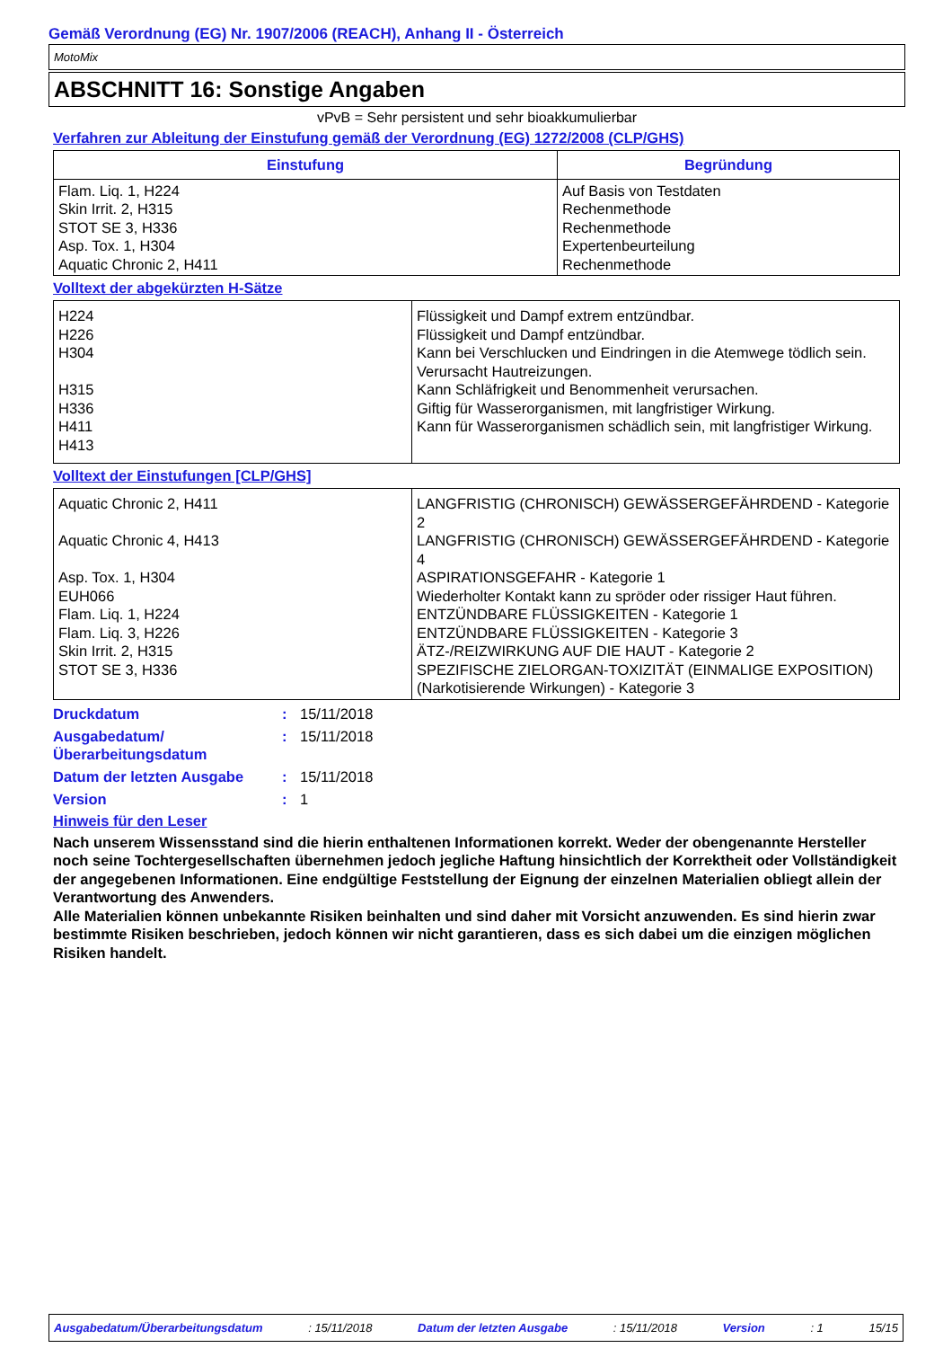Gemäß Verordnung (EG) Nr. 1907/2006 (REACH), Anhang II - Österreich
MotoMix
ABSCHNITT 16: Sonstige Angaben
vPvB = Sehr persistent und sehr bioakkumulierbar
Verfahren zur Ableitung der Einstufung gemäß der Verordnung (EG) 1272/2008 (CLP/GHS)
| Einstufung | Begründung |
| --- | --- |
| Flam. Liq. 1, H224 Skin Irrit. 2, H315 STOT SE 3, H336 Asp. Tox. 1, H304 Aquatic Chronic 2, H411 | Auf Basis von Testdaten Rechenmethode Rechenmethode Expertenbeurteilung Rechenmethode |
Volltext der abgekürzten H-Sätze
| H224 H226 H304 H315 H336 H411 H413 | Flüssigkeit und Dampf extrem entzündbar. Flüssigkeit und Dampf entzündbar. Kann bei Verschlucken und Eindringen in die Atemwege tödlich sein. Verursacht Hautreizungen. Kann Schläfrigkeit und Benommenheit verursachen. Giftig für Wasserorganismen, mit langfristiger Wirkung. Kann für Wasserorganismen schädlich sein, mit langfristiger Wirkung. |
Volltext der Einstufungen [CLP/GHS]
| Aquatic Chronic 2, H411 Aquatic Chronic 4, H413 Asp. Tox. 1, H304 EUH066 Flam. Liq. 1, H224 Flam. Liq. 3, H226 Skin Irrit. 2, H315 STOT SE 3, H336 | LANGFRISTIG (CHRONISCH) GEWÄSSERGEFÄHRDEND - Kategorie 2 LANGFRISTIG (CHRONISCH) GEWÄSSERGEFÄHRDEND - Kategorie 4 ASPIRATIONSGEFAHR - Kategorie 1 Wiederholter Kontakt kann zu spröder oder rissiger Haut führen. ENTZÜNDBARE FLÜSSIGKEITEN - Kategorie 1 ENTZÜNDBARE FLÜSSIGKEITEN - Kategorie 3 ÄTZ-/REIZWIRKUNG AUF DIE HAUT - Kategorie 2 SPEZIFISCHE ZIELORGAN-TOXIZITÄT (EINMALIGE EXPOSITION) (Narkotisierende Wirkungen) - Kategorie 3 |
Druckdatum: 15/11/2018
Ausgabedatum/
Überarbeitungsdatum: 15/11/2018
Datum der letzten Ausgabe: 15/11/2018
Version: 1
Hinweis für den Leser
Nach unserem Wissensstand sind die hierin enthaltenen Informationen korrekt. Weder der obengenannte Hersteller noch seine Tochtergesellschaften übernehmen jedoch jegliche Haftung hinsichtlich der Korrektheit oder Vollständigkeit der angegebenen Informationen. Eine endgültige Feststellung der Eignung der einzelnen Materialien obliegt allein der Verantwortung des Anwenders.
Alle Materialien können unbekannte Risiken beinhalten und sind daher mit Vorsicht anzuwenden. Es sind hierin zwar bestimmte Risiken beschrieben, jedoch können wir nicht garantieren, dass es sich dabei um die einzigen möglichen Risiken handelt.
Ausgabedatum/Überarbeitungsdatum : 15/11/2018 Datum der letzten Ausgabe : 15/11/2018 Version : 1 15/15